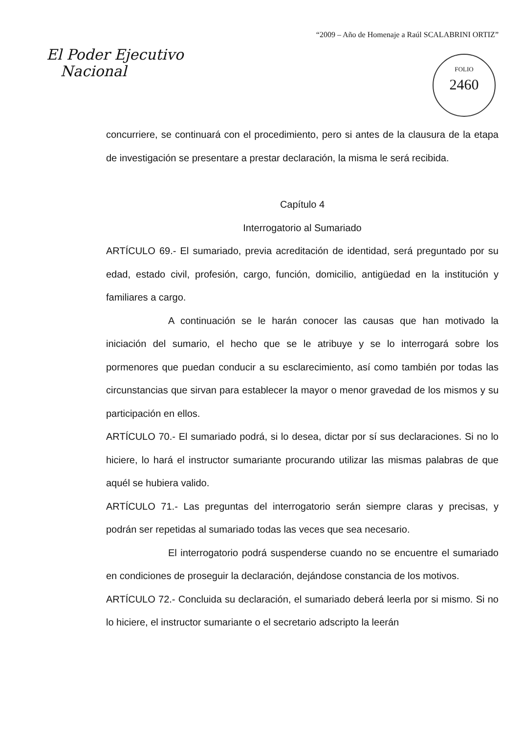“2009 – Año de Homenaje a Raúl SCALABRINI ORTIZ”
El Poder Ejecutivo
Nacional
FOLIO
2460
concurriere, se continuará con el procedimiento, pero si antes de la clausura de la etapa de investigación se presentare a prestar declaración, la misma le será recibida.
Capítulo 4
Interrogatorio al Sumariado
ARTÍCULO 69.- El sumariado, previa acreditación de identidad, será preguntado por su edad, estado civil, profesión, cargo, función, domicilio, antigüedad en la institución y familiares a cargo.
A continuación se le harán conocer las causas que han motivado la iniciación del sumario, el hecho que se le atribuye y se lo interrogará sobre los pormenores que puedan conducir a su esclarecimiento, así como también por todas las circunstancias que sirvan para establecer la mayor o menor gravedad de los mismos y su participación en ellos.
ARTÍCULO 70.- El sumariado podrá, si lo desea, dictar por sí sus declaraciones. Si no lo hiciere, lo hará el instructor sumariante procurando utilizar las mismas palabras de que aquél se hubiera valido.
ARTÍCULO 71.- Las preguntas del interrogatorio serán siempre claras y precisas, y podrán ser repetidas al sumariado todas las veces que sea necesario.
El interrogatorio podrá suspenderse cuando no se encuentre el sumariado en condiciones de proseguir la declaración, dejándose constancia de los motivos.
ARTÍCULO 72.- Concluida su declaración, el sumariado deberá leerla por si mismo. Si no lo hiciere, el instructor sumariante o el secretario adscripto la leerán